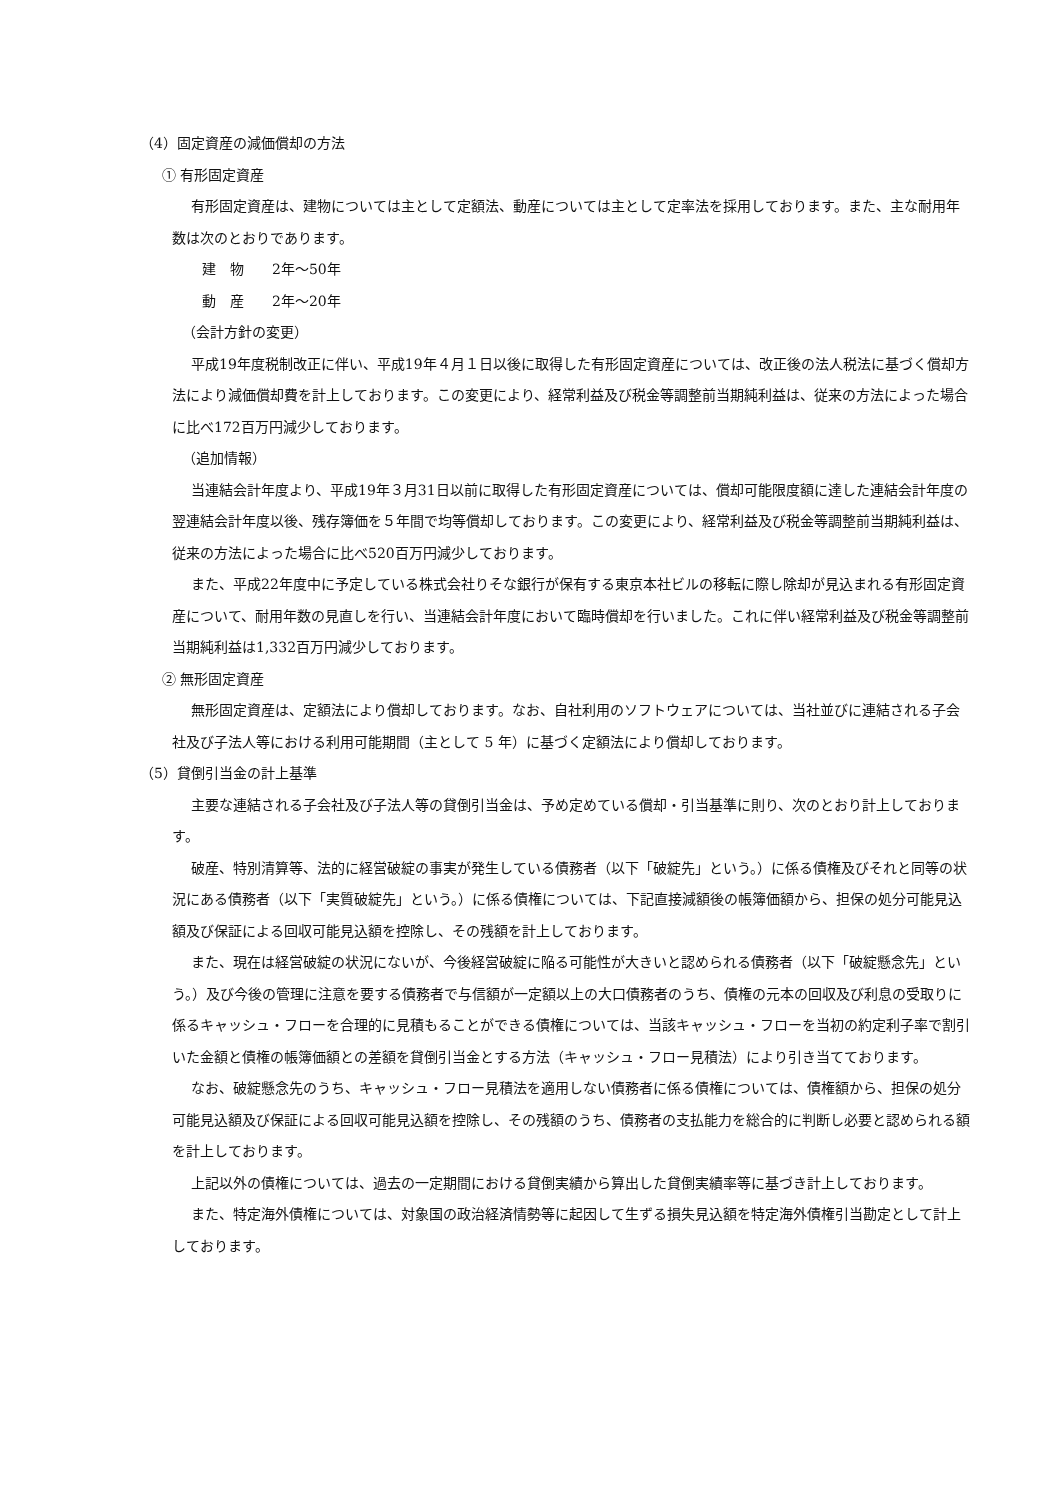（4）固定資産の減価償却の方法
① 有形固定資産
有形固定資産は、建物については主として定額法、動産については主として定率法を採用しております。また、主な耐用年数は次のとおりであります。
建　物　　2年～50年
動　産　　2年～20年
（会計方針の変更）
平成19年度税制改正に伴い、平成19年４月１日以後に取得した有形固定資産については、改正後の法人税法に基づく償却方法により減価償却費を計上しております。この変更により、経常利益及び税金等調整前当期純利益は、従来の方法によった場合に比べ172百万円減少しております。
（追加情報）
当連結会計年度より、平成19年３月31日以前に取得した有形固定資産については、償却可能限度額に達した連結会計年度の翌連結会計年度以後、残存簿価を５年間で均等償却しております。この変更により、経常利益及び税金等調整前当期純利益は、従来の方法によった場合に比べ520百万円減少しております。
また、平成22年度中に予定している株式会社りそな銀行が保有する東京本社ビルの移転に際し除却が見込まれる有形固定資産について、耐用年数の見直しを行い、当連結会計年度において臨時償却を行いました。これに伴い経常利益及び税金等調整前当期純利益は1,332百万円減少しております。
② 無形固定資産
無形固定資産は、定額法により償却しております。なお、自社利用のソフトウェアについては、当社並びに連結される子会社及び子法人等における利用可能期間（主として 5 年）に基づく定額法により償却しております。
（5）貸倒引当金の計上基準
主要な連結される子会社及び子法人等の貸倒引当金は、予め定めている償却・引当基準に則り、次のとおり計上しております。
破産、特別清算等、法的に経営破綻の事実が発生している債務者（以下「破綻先」という。）に係る債権及びそれと同等の状況にある債務者（以下「実質破綻先」という。）に係る債権については、下記直接減額後の帳簿価額から、担保の処分可能見込額及び保証による回収可能見込額を控除し、その残額を計上しております。
また、現在は経営破綻の状況にないが、今後経営破綻に陥る可能性が大きいと認められる債務者（以下「破綻懸念先」という。）及び今後の管理に注意を要する債務者で与信額が一定額以上の大口債務者のうち、債権の元本の回収及び利息の受取りに係るキャッシュ・フローを合理的に見積もることができる債権については、当該キャッシュ・フローを当初の約定利子率で割引いた金額と債権の帳簿価額との差額を貸倒引当金とする方法（キャッシュ・フロー見積法）により引き当てております。
なお、破綻懸念先のうち、キャッシュ・フロー見積法を適用しない債務者に係る債権については、債権額から、担保の処分可能見込額及び保証による回収可能見込額を控除し、その残額のうち、債務者の支払能力を総合的に判断し必要と認められる額を計上しております。
上記以外の債権については、過去の一定期間における貸倒実績から算出した貸倒実績率等に基づき計上しております。
また、特定海外債権については、対象国の政治経済情勢等に起因して生ずる損失見込額を特定海外債権引当勘定として計上しております。